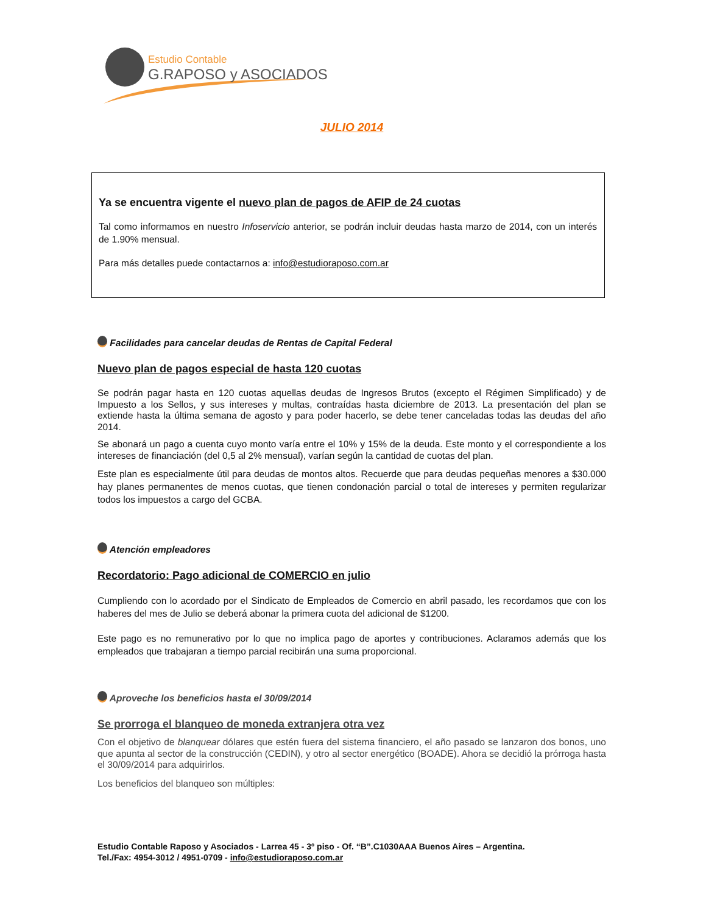Estudio Contable
G.RAPOSO y ASOCIADOS
JULIO 2014
Ya se encuentra vigente el nuevo plan de pagos de AFIP de 24 cuotas
Tal como informamos en nuestro Infoservicio anterior, se podrán incluir deudas hasta marzo de 2014, con un interés de 1.90% mensual.
Para más detalles puede contactarnos a: info@estudioraposo.com.ar
Facilidades para cancelar deudas de Rentas de Capital Federal
Nuevo plan de pagos especial de hasta 120 cuotas
Se podrán pagar hasta en 120 cuotas aquellas deudas de Ingresos Brutos (excepto el Régimen Simplificado) y de Impuesto a los Sellos, y sus intereses y multas, contraídas hasta diciembre de 2013. La presentación del plan se extiende hasta la última semana de agosto y para poder hacerlo, se debe tener canceladas todas las deudas del año 2014.
Se abonará un pago a cuenta cuyo monto varía entre el 10% y 15% de la deuda. Este monto y el correspondiente a los intereses de financiación (del 0,5 al 2% mensual), varían según la cantidad de cuotas del plan.
Este plan es especialmente útil para deudas de montos altos. Recuerde que para deudas pequeñas menores a $30.000 hay planes permanentes de menos cuotas, que tienen condonación parcial o total de intereses y permiten regularizar todos los impuestos a cargo del GCBA.
Atención empleadores
Recordatorio: Pago adicional de COMERCIO en julio
Cumpliendo con lo acordado por el Sindicato de Empleados de Comercio en abril pasado, les recordamos que con los haberes del mes de Julio se deberá abonar la primera cuota del adicional de $1200.
Este pago es no remunerativo por lo que no implica pago de aportes y contribuciones. Aclaramos además que los empleados que trabajaran a tiempo parcial recibirán una suma proporcional.
Aproveche los beneficios hasta el 30/09/2014
Se prorroga el blanqueo de moneda extranjera otra vez
Con el objetivo de blanquear dólares que estén fuera del sistema financiero, el año pasado se lanzaron dos bonos, uno que apunta al sector de la construcción (CEDIN), y otro al sector energético (BOADE). Ahora se decidió la prórroga hasta el 30/09/2014 para adquirirlos.
Los beneficios del blanqueo son múltiples:
Estudio Contable Raposo y Asociados - Larrea 45 - 3º piso - Of. “B”.C1030AAA Buenos Aires – Argentina.
Tel./Fax: 4954-3012 / 4951-0709 - info@estudioraposo.com.ar